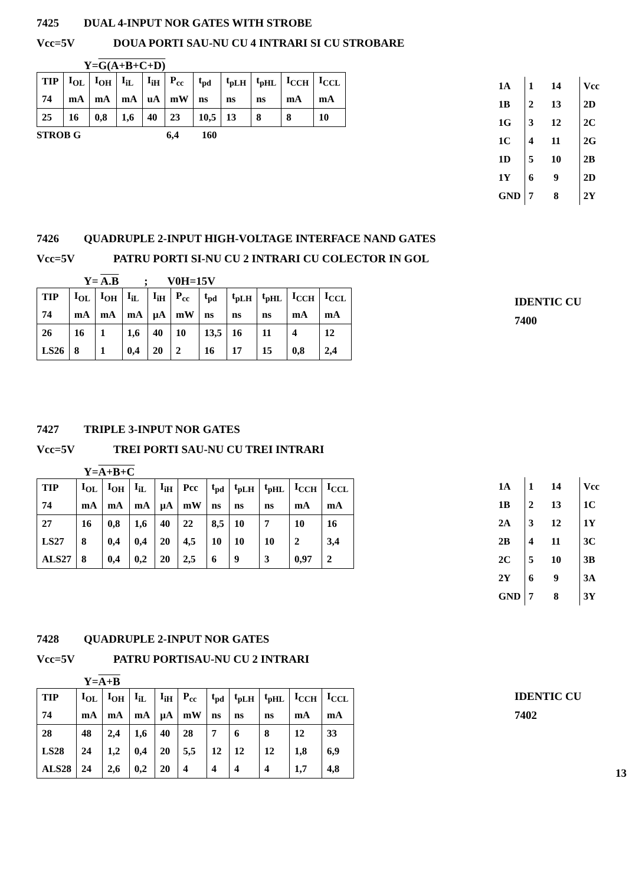7425 DUAL 4-INPUT NOR GATES WITH STROBE
Vcc=5V DOUA PORTI SAU-NU CU 4 INTRARI SI CU STROBARE
Y=G(A+B+C+D)
| TIP | I<sub>OL</sub> | I<sub>OH</sub> | I<sub>iL</sub> | I<sub>iH</sub> | P<sub>cc</sub> | t<sub>pd</sub> | t<sub>pLH</sub> | t<sub>pHL</sub> | I<sub>CCH</sub> | I<sub>CCL</sub> |
| 74 | mA | mA | mA | uA | mW | ns | ns | ns | mA | mA |
| 25 | 16 | 0,8 | 1,6 | 40 | 23 | 10,5 | 13 | 8 | 8 | 10 |
STROB G 6,4 160
| 1A | 1 14 | Vcc |
| 1B | 2 13 | 2D |
| 1G | 3 12 | 2C |
| 1C | 4 11 | 2G |
| 1D | 5 10 | 2B |
| 1Y | 6 9 | 2D |
| GND | 7 8 | 2Y |
7426 QUADRUPLE 2-INPUT HIGH-VOLTAGE INTERFACE NAND GATES
Vcc=5V PATRU PORTI SI-NU CU 2 INTRARI CU COLECTOR IN GOL
Y= A.B ; V0H=15V
| TIP | I<sub>OL</sub> | I<sub>OH</sub> | I<sub>iL</sub> | I<sub>iH</sub> | P<sub>cc</sub> | t<sub>pd</sub> | t<sub>pLH</sub> | t<sub>pHL</sub> | I<sub>CCH</sub> | I<sub>CCL</sub> |
| 74 | mA | mA | mA | µA | mW | ns | ns | ns | mA | mA |
| 26 | 16 | 1 | 1,6 | 40 | 10 | 13,5 | 16 | 11 | 4 | 12 |
| LS26 | 8 | 1 | 0,4 | 20 | 2 | 16 | 17 | 15 | 0,8 | 2,4 |
IDENTIC CU
7400
7427 TRIPLE 3-INPUT NOR GATES
Vcc=5V TREI PORTI SAU-NU CU TREI INTRARI
Y=A+B+C
| TIP | I<sub>OL</sub> | I<sub>OH</sub> | I<sub>iL</sub> | I<sub>iH</sub> | Pcc | t<sub>pd</sub> | t<sub>pLH</sub> | t<sub>pHL</sub> | I<sub>CCH</sub> | I<sub>CCL</sub> |
| 74 | mA | mA | mA | µA | mW | ns | ns | ns | mA | mA |
| 27 | 16 | 0,8 | 1,6 | 40 | 22 | 8,5 | 10 | 7 | 10 | 16 |
| LS27 | 8 | 0,4 | 0,4 | 20 | 4,5 | 10 | 10 | 10 | 2 | 3,4 |
| ALS27 | 8 | 0,4 | 0,2 | 20 | 2,5 | 6 | 9 | 3 | 0,97 | 2 |
| 1A | 1 14 | Vcc |
| 1B | 2 13 | 1C |
| 2A | 3 12 | 1Y |
| 2B | 4 11 | 3C |
| 2C | 5 10 | 3B |
| 2Y | 6 9 | 3A |
| GND | 7 8 | 3Y |
7428 QUADRUPLE 2-INPUT NOR GATES
Vcc=5V PATRU PORTISAU-NU CU 2 INTRARI
Y=A+B
| TIP | I<sub>OL</sub> | I<sub>OH</sub> | I<sub>iL</sub> | I<sub>iH</sub> | P<sub>cc</sub> | t<sub>pd</sub> | t<sub>pLH</sub> | t<sub>pHL</sub> | I<sub>CCH</sub> | I<sub>CCL</sub> |
| 74 | mA | mA | mA | µA | mW | ns | ns | ns | mA | mA |
| 28 | 48 | 2,4 | 1,6 | 40 | 28 | 7 | 6 | 8 | 12 | 33 |
| LS28 | 24 | 1,2 | 0,4 | 20 | 5,5 | 12 | 12 | 12 | 1,8 | 6,9 |
| ALS28 | 24 | 2,6 | 0,2 | 20 | 4 | 4 | 4 | 4 | 1,7 | 4,8 |
IDENTIC CU
7402
13